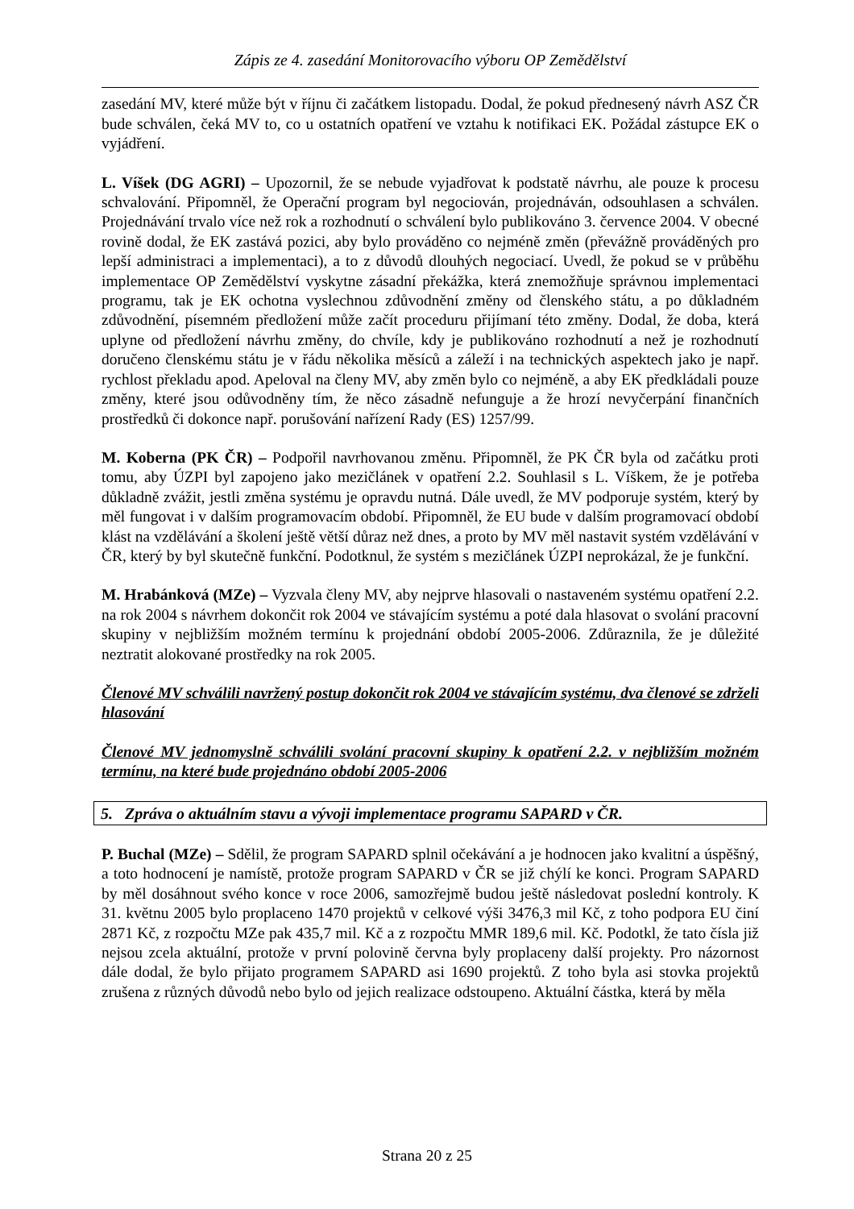Zápis ze 4. zasedání Monitorovacího výboru OP Zemědělství
zasedání MV, které může být v říjnu či začátkem listopadu. Dodal, že pokud přednesený návrh ASZ ČR bude schválen, čeká MV to, co u ostatních opatření ve vztahu k notifikaci EK. Požádal zástupce EK o vyjádření.
L. Víšek (DG AGRI) – Upozornil, že se nebude vyjadřovat k podstatě návrhu, ale pouze k procesu schvalování. Připomněl, že Operační program byl negociován, projednáván, odsouhlasen a schválen. Projednávání trvalo více než rok a rozhodnutí o schválení bylo publikováno 3. července 2004. V obecné rovině dodal, že EK zastává pozici, aby bylo prováděno co nejméně změn (převážně prováděných pro lepší administraci a implementaci), a to z důvodů dlouhých negociací. Uvedl, že pokud se v průběhu implementace OP Zemědělství vyskytne zásadní překážka, která znemožňuje správnou implementaci programu, tak je EK ochotna vyslechnou zdůvodnění změny od členského státu, a po důkladném zdůvodnění, písemném předložení může začít proceduru přijímaní této změny. Dodal, že doba, která uplyne od předložení návrhu změny, do chvíle, kdy je publikováno rozhodnutí a než je rozhodnutí doručeno členskému státu je v řádu několika měsíců a záleží i na technických aspektech jako je např. rychlost překladu apod. Apeloval na členy MV, aby změn bylo co nejméně, a aby EK předkládali pouze změny, které jsou odůvodněny tím, že něco zásadně nefunguje a že hrozí nevyčerpání finančních prostředků či dokonce např. porušování nařízení Rady (ES) 1257/99.
M. Koberna (PK ČR) – Podpořil navrhovanou změnu. Připomněl, že PK ČR byla od začátku proti tomu, aby ÚZPI byl zapojeno jako mezičlánek v opatření 2.2. Souhlasil s L. Víškem, že je potřeba důkladně zvážit, jestli změna systému je opravdu nutná. Dále uvedl, že MV podporuje systém, který by měl fungovat i v dalším programovacím období. Připomněl, že EU bude v dalším programovací období klást na vzdělávání a školení ještě větší důraz než dnes, a proto by MV měl nastavit systém vzdělávání v ČR, který by byl skutečně funkční. Podotknul, že systém s mezičlánek ÚZPI neprokázal, že je funkční.
M. Hrabánková (MZe) – Vyzvala členy MV, aby nejprve hlasovali o nastaveném systému opatření 2.2. na rok 2004 s návrhem dokončit rok 2004 ve stávajícím systému a poté dala hlasovat o svolání pracovní skupiny v nejbližším možném termínu k projednání období 2005-2006. Zdůraznila, že je důležité neztratit alokované prostředky na rok 2005.
Členové MV schválili navržený postup dokončit rok 2004 ve stávajícím systému, dva členové se zdrželi hlasování
Členové MV jednomyslně schválili svolání pracovní skupiny k opatření 2.2. v nejbližším možném termínu, na které bude projednáno období 2005-2006
5. Zpráva o aktuálním stavu a vývoji implementace programu SAPARD v ČR.
P. Buchal (MZe) – Sdělil, že program SAPARD splnil očekávání a je hodnocen jako kvalitní a úspěšný, a toto hodnocení je namístě, protože program SAPARD v ČR se již chýlí ke konci. Program SAPARD by měl dosáhnout svého konce v roce 2006, samozřejmě budou ještě následovat poslední kontroly. K 31. květnu 2005 bylo proplaceno 1470 projektů v celkové výši 3476,3 mil Kč, z toho podpora EU činí 2871 Kč, z rozpočtu MZe pak 435,7 mil. Kč a z rozpočtu MMR 189,6 mil. Kč. Podotkl, že tato čísla již nejsou zcela aktuální, protože v první polovině června byly proplaceny další projekty. Pro názornost dále dodal, že bylo přijato programem SAPARD asi 1690 projektů. Z toho byla asi stovka projektů zrušena z různých důvodů nebo bylo od jejich realizace odstoupeno. Aktuální částka, která by měla
Strana 20 z 25